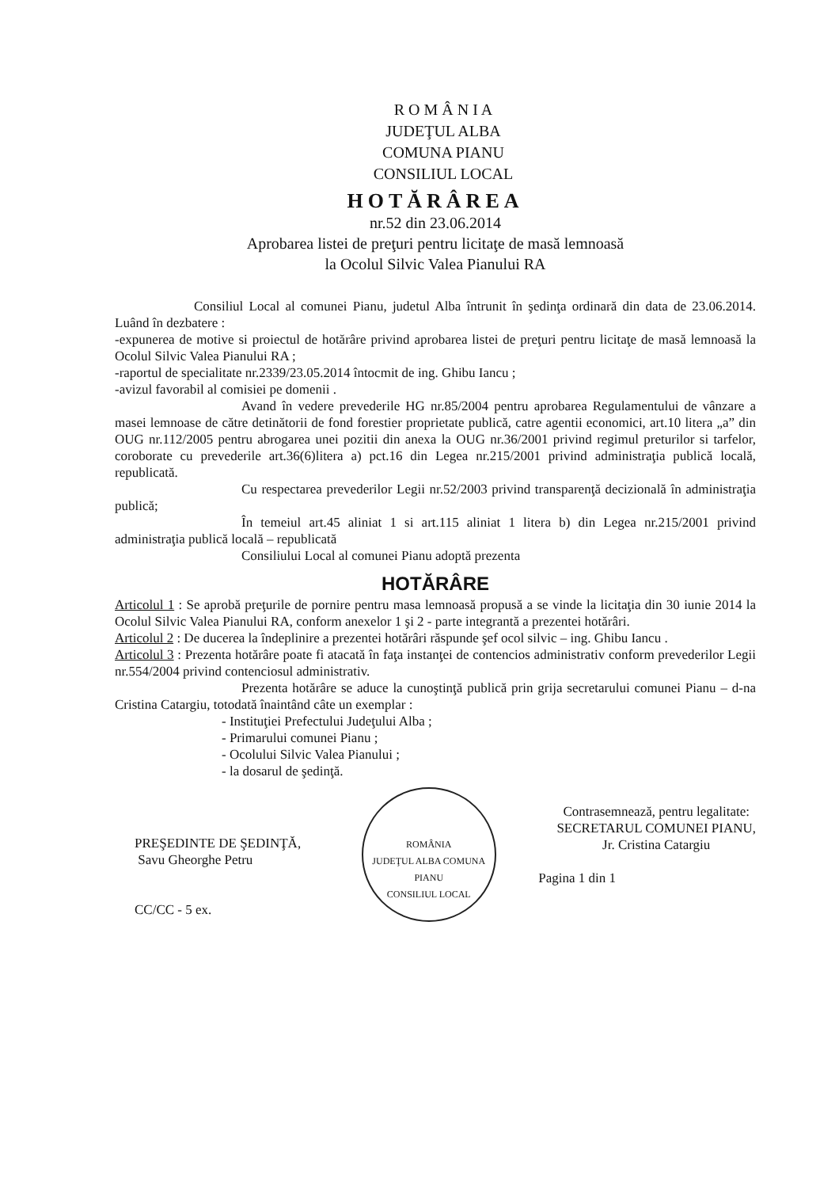R O M Â N I A
JUDEŢUL ALBA
COMUNA PIANU
CONSILIUL LOCAL
HOTĂRÂREA
nr.52 din 23.06.2014
Aprobarea listei de preţuri pentru licitaţe de masă lemnoasă
la Ocolul Silvic Valea Pianului RA
Consiliul Local al comunei Pianu, judetul Alba întrunit în şedinţa ordinară din data de 23.06.2014. Luând în dezbatere :
-expunerea de motive si proiectul de hotărâre privind aprobarea listei de preţuri pentru licitaţe de masă lemnoasă la Ocolul Silvic Valea Pianului RA ;
-raportul de specialitate nr.2339/23.05.2014 întocmit de ing. Ghibu Iancu ;
-avizul favorabil al comisiei pe domenii .
Avand în vedere prevederile HG nr.85/2004 pentru aprobarea Regulamentului de vânzare a masei lemnoase de către detinătorii de fond forestier proprietate publică, catre agentii economici, art.10 litera „a” din OUG nr.112/2005 pentru abrogarea unei pozitii din anexa la OUG nr.36/2001 privind regimul preturilor si tarfelor, coroborate cu prevederile art.36(6)litera a) pct.16 din Legea nr.215/2001 privind administraţia publică locală, republicată.
Cu respectarea prevederilor Legii nr.52/2003 privind transparenţă decizională în administraţia publică;
În temeiul art.45 aliniat 1 si art.115 aliniat 1 litera b) din Legea nr.215/2001 privind administraţia publică locală – republicată
Consiliului Local al comunei Pianu adoptă prezenta
HOTĂRÂRE
Articolul 1 : Se aprobă preţurile de pornire pentru masa lemnoasă propusă a se vinde la licitaţia din 30 iunie 2014 la Ocolul Silvic Valea Pianului RA, conform anexelor 1 şi 2 - parte integrantă a prezentei hotărâri.
Articolul 2 : De ducerea la îndeplinire a prezentei hotărâri răspunde şef ocol silvic – ing. Ghibu Iancu .
Articolul 3 : Prezenta hotărâre poate fi atacată în faţa instanţei de contencios administrativ conform prevederilor Legii nr.554/2004 privind contenciosul administrativ.
Prezenta hotărâre se aduce la cunoştinţă publică prin grija secretarului comunei Pianu – d-na Cristina Catargiu, totodată înaintând câte un exemplar :
- Instituţiei Prefectului Judeţului Alba ;
- Primarului comunei Pianu ;
- Ocolului Silvic Valea Pianului ;
- la dosarul de şedinţă.
PREŞEDINTE DE ŞEDINŢĂ,
Savu Gheorghe Petru
CC/CC - 5 ex.
ROMÂNIA
JUDEŢUL ALBA COMUNA PIANU
CONSILIUL LOCAL
Contrasemnează, pentru legalitate:
SECRETARUL COMUNEI PIANU,
Jr. Cristina Catargiu
Pagina 1 din 1